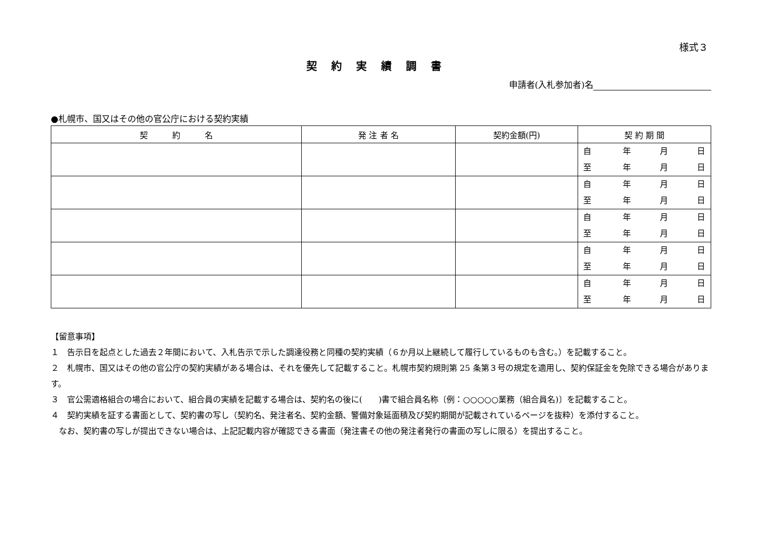様式３
契約実績調書
申請者(入札参加者)名
●札幌市、国又はその他の官公庁における契約実績
| 契 約 名 | 発 注 者 名 | 契約金額(円) | 契 約 期 間 |
| --- | --- | --- | --- |
| | | | 自 年 月 日 至 年 月 日 |
| | | | 自 年 月 日 至 年 月 日 |
| | | | 自 年 月 日 至 年 月 日 |
| | | | 自 年 月 日 至 年 月 日 |
| | | | 自 年 月 日 至 年 月 日 |
【留意事項】
１　告示日を起点とした過去２年間において、入札告示で示した調達役務と同種の契約実績（６か月以上継続して履行しているものも含む。）を記載すること。
２　札幌市、国又はその他の官公庁の契約実績がある場合は、それを優先して記載すること。札幌市契約規則第 25 条第３号の規定を適用し、契約保証金を免除できる場合があります。
３　官公需適格組合の場合において、組合員の実績を記載する場合は、契約名の後に(　　)書で組合員名称〔例：○○○○○業務（組合員名)〕を記載すること。
４　契約実績を証する書面として、契約書の写し（契約名、発注者名、契約金額、警備対象延面積及び契約期間が記載されているページを抜粋）を添付すること。
なお、契約書の写しが提出できない場合は、上記記載内容が確認できる書面（発注書その他の発注者発行の書面の写しに限る）を提出すること。